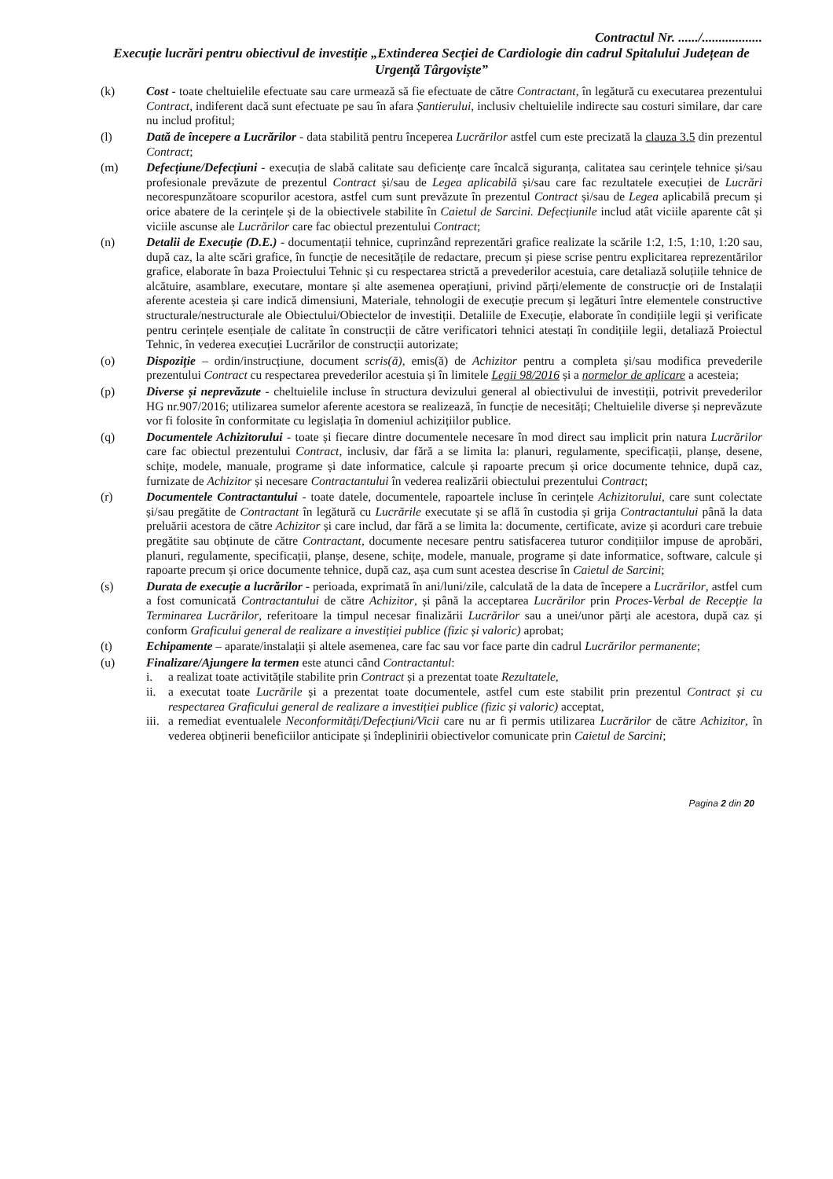Contractul Nr. ....../..................
Execuție lucrări pentru obiectivul de investiție „Extinderea Secției de Cardiologie din cadrul Spitalului Județean de Urgență Târgoviște”
(k) Cost - toate cheltuielile efectuate sau care urmează să fie efectuate de către Contractant, în legătură cu executarea prezentului Contract, indiferent dacă sunt efectuate pe sau în afara Șantierului, inclusiv cheltuielile indirecte sau costuri similare, dar care nu includ profitul;
(l) Dată de începere a Lucrărilor - data stabilită pentru începerea Lucrărilor astfel cum este precizată la clauza 3.5 din prezentul Contract;
(m) Defecțiune/Defecțiuni - execuția de slabă calitate sau deficiențe care încalcă siguranța, calitatea sau cerințele tehnice și/sau profesionale prevăzute de prezentul Contract și/sau de Legea aplicabilă și/sau care fac rezultatele execuției de Lucrări necorespunzătoare scopurilor acestora, astfel cum sunt prevăzute în prezentul Contract și/sau de Legea aplicabilă precum și orice abatere de la cerințele și de la obiectivele stabilite în Caietul de Sarcini. Defecțiunile includ atât viciile aparente cât și viciile ascunse ale Lucrărilor care fac obiectul prezentului Contract;
(n) Detalii de Execuție (D.E.) - documentații tehnice, cuprinzând reprezentări grafice realizate la scările 1:2, 1:5, 1:10, 1:20 sau, după caz, la alte scări grafice, în funcție de necesitățile de redactare, precum și piese scrise pentru explicitarea reprezentărilor grafice, elaborate în baza Proiectului Tehnic și cu respectarea strictă a prevederilor acestuia, care detaliază soluțiile tehnice de alcătuire, asamblare, executare, montare și alte asemenea operațiuni, privind părți/elemente de construcție ori de Instalații aferente acesteia și care indică dimensiuni, Materiale, tehnologii de execuție precum și legături între elementele constructive structurale/nestructurale ale Obiectului/Obiectelor de investiții. Detaliile de Execuție, elaborate în condițiile legii și verificate pentru cerințele esențiale de calitate în construcții de către verificatori tehnici atestați în condițiile legii, detaliază Proiectul Tehnic, în vederea execuției Lucrărilor de construcții autorizate;
(o) Dispoziție – ordin/instrucțiune, document scris(ă), emis(ă) de Achizitor pentru a completa și/sau modifica prevederile prezentului Contract cu respectarea prevederilor acestuia și în limitele Legii 98/2016 și a normelor de aplicare a acesteia;
(p) Diverse și neprevăzute - cheltuielile incluse în structura devizului general al obiectivului de investiții, potrivit prevederilor HG nr.907/2016; utilizarea sumelor aferente acestora se realizează, în funcție de necesități; Cheltuielile diverse și neprevăzute vor fi folosite în conformitate cu legislația în domeniul achizițiilor publice.
(q) Documentele Achizitorului - toate și fiecare dintre documentele necesare în mod direct sau implicit prin natura Lucrărilor care fac obiectul prezentului Contract, inclusiv, dar fără a se limita la: planuri, regulamente, specificații, planșe, desene, schițe, modele, manuale, programe și date informatice, calcule și rapoarte precum și orice documente tehnice, după caz, furnizate de Achizitor și necesare Contractantului în vederea realizării obiectului prezentului Contract;
(r) Documentele Contractantului - toate datele, documentele, rapoartele incluse în cerințele Achizitorului, care sunt colectate și/sau pregătite de Contractant în legătură cu Lucrările executate și se află în custodia și grija Contractantului până la data preluării acestora de către Achizitor și care includ, dar fără a se limita la: documente, certificate, avize și acorduri care trebuie pregătite sau obținute de către Contractant, documente necesare pentru satisfacerea tuturor condițiilor impuse de aprobări, planuri, regulamente, specificații, planșe, desene, schițe, modele, manuale, programe și date informatice, software, calcule și rapoarte precum și orice documente tehnice, după caz, așa cum sunt acestea descrise în Caietul de Sarcini;
(s) Durata de execuție a lucrărilor - perioada, exprimată în ani/luni/zile, calculată de la data de începere a Lucrărilor, astfel cum a fost comunicată Contractantului de către Achizitor, și până la acceptarea Lucrărilor prin Proces-Verbal de Recepție la Terminarea Lucrărilor, referitoare la timpul necesar finalizării Lucrărilor sau a unei/unor părți ale acestora, după caz și conform Graficului general de realizare a investiției publice (fizic și valoric) aprobat;
(t) Echipamente – aparate/instalații și altele asemenea, care fac sau vor face parte din cadrul Lucrărilor permanente;
(u) Finalizare/Ajungere la termen este atunci când Contractantul:
i. a realizat toate activitățile stabilite prin Contract și a prezentat toate Rezultatele,
ii. a executat toate Lucrările și a prezentat toate documentele, astfel cum este stabilit prin prezentul Contract și cu respectarea Graficului general de realizare a investiției publice (fizic și valoric) acceptat,
iii.
a remediat eventualele Neconformități/Defecțiuni/Vicii care nu ar fi permis utilizarea Lucrărilor de către Achizitor, în vederea obținerii beneficiilor anticipate și îndeplinirii obiectivelor comunicate prin Caietul de Sarcini;
Pagina 2 din 20